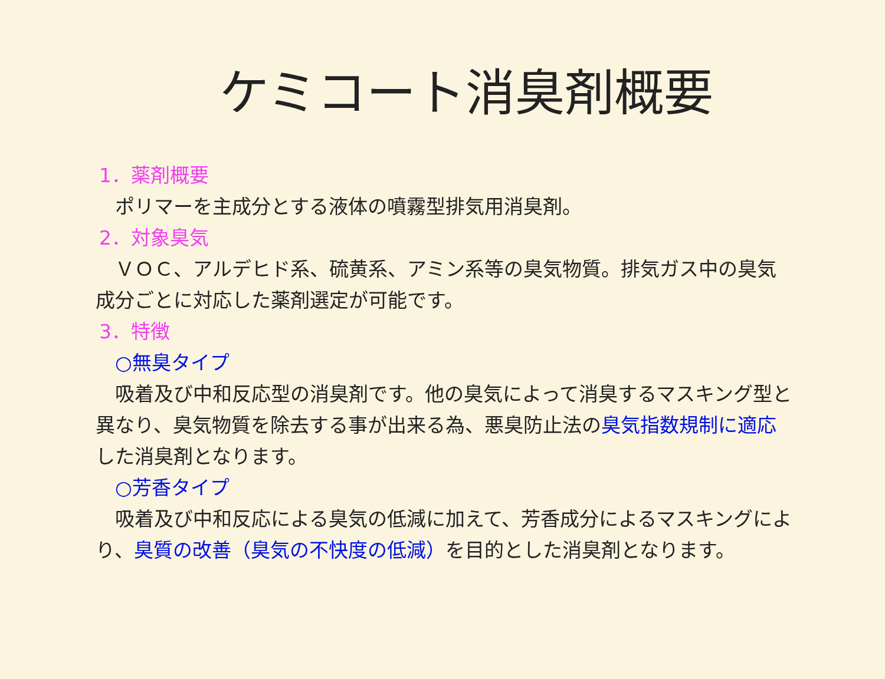ケミコート消臭剤概要
1．薬剤概要
　ポリマーを主成分とする液体の噴霧型排気用消臭剤。
2．対象臭気
　ＶＯＣ、アルデヒド系、硫黄系、アミン系等の臭気物質。排気ガス中の臭気成分ごとに対応した薬剤選定が可能です。
3．特徴
　○無臭タイプ
　吸着及び中和反応型の消臭剤です。他の臭気によって消臭するマスキング型と異なり、臭気物質を除去する事が出来る為、悪臭防止法の臭気指数規制に適応した消臭剤となります。
　○芳香タイプ
　吸着及び中和反応による臭気の低減に加えて、芳香成分によるマスキングにより、臭質の改善（臭気の不快度の低減）を目的とした消臭剤となります。